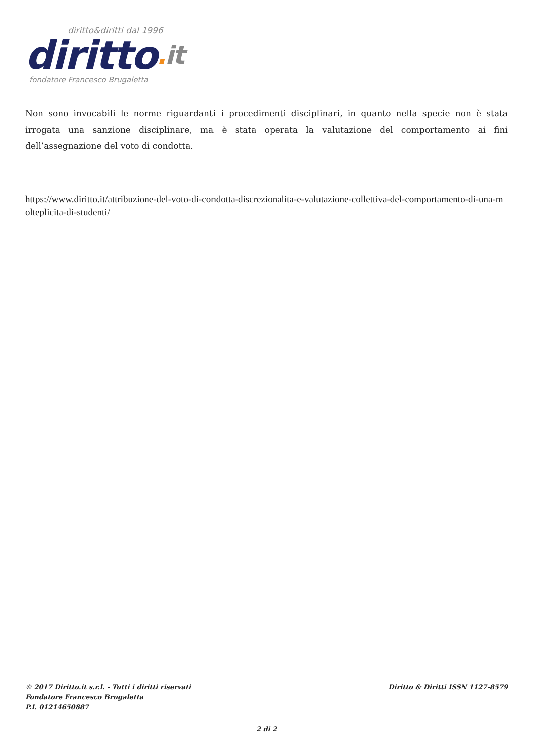diritto&diritti dal 1996
diritto. it
fondatore Francesco Brugaletta
Non sono invocabili le norme riguardanti i procedimenti disciplinari, in quanto nella specie non è stata irrogata una sanzione disciplinare, ma è stata operata la valutazione del comportamento ai fini dell’assegnazione del voto di condotta.
https://www.diritto.it/attribuzione-del-voto-di-condotta-discrezionalita-e-valutazione-collettiva-del-comportamento-di-una-molteplicita-di-studenti/
© 2017 Diritto.it s.r.l. - Tutti i diritti riservati
Fondatore Francesco Brugaletta
P.I. 01214650887
Diritto & Diritti ISSN 1127-8579
2 di 2